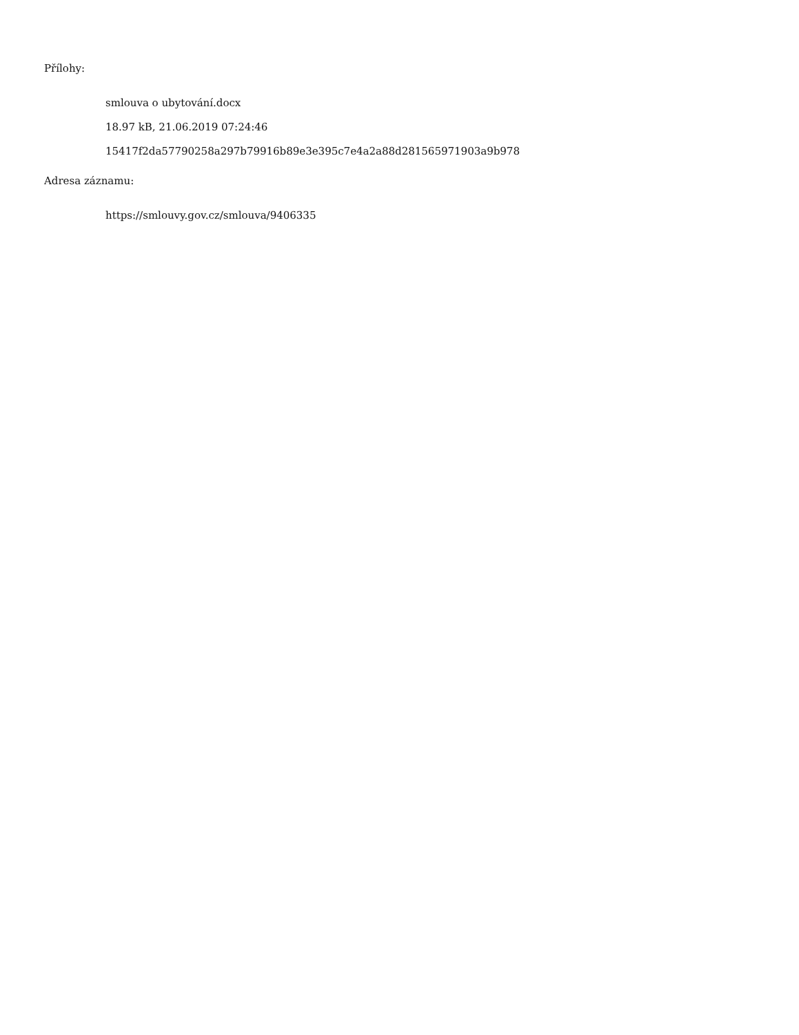Přílohy:
smlouva o ubytování.docx
18.97 kB, 21.06.2019 07:24:46
15417f2da57790258a297b79916b89e3e395c7e4a2a88d281565971903a9b978
Adresa záznamu:
https://smlouvy.gov.cz/smlouva/9406335